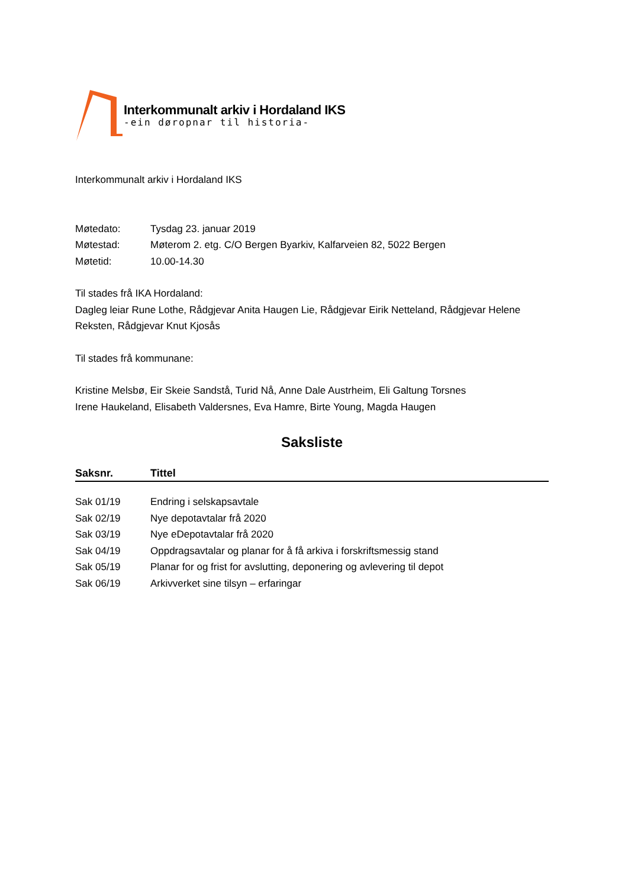Interkommunalt arkiv i Hordaland IKS
-ein døropnar til historia-
Interkommunalt arkiv i Hordaland IKS
| Møtedato: | Tysdag 23. januar 2019 |
| Møtestad: | Møterom 2. etg. C/O Bergen Byarkiv, Kalfarveien 82, 5022 Bergen |
| Møtetid: | 10.00-14.30 |
Til stades frå IKA Hordaland:
Dagleg leiar Rune Lothe, Rådgjevar Anita Haugen Lie, Rådgjevar Eirik Netteland, Rådgjevar Helene Reksten, Rådgjevar Knut Kjosås
Til stades frå kommunane:
Kristine Melsbø, Eir Skeie Sandstå, Turid Nå, Anne Dale Austrheim, Eli Galtung Torsnes
Irene Haukeland, Elisabeth Valdersnes, Eva Hamre, Birte Young, Magda Haugen
Saksliste
| Saksnr. | Tittel |
| --- | --- |
| Sak 01/19 | Endring i selskapsavtale |
| Sak 02/19 | Nye depotavtalar frå 2020 |
| Sak 03/19 | Nye eDepotavtalar frå 2020 |
| Sak 04/19 | Oppdragsavtalar og planar for å få arkiva i forskriftsmessig stand |
| Sak 05/19 | Planar for og frist for avslutting, deponering og avlevering til depot |
| Sak 06/19 | Arkivverket sine tilsyn – erfaringar |